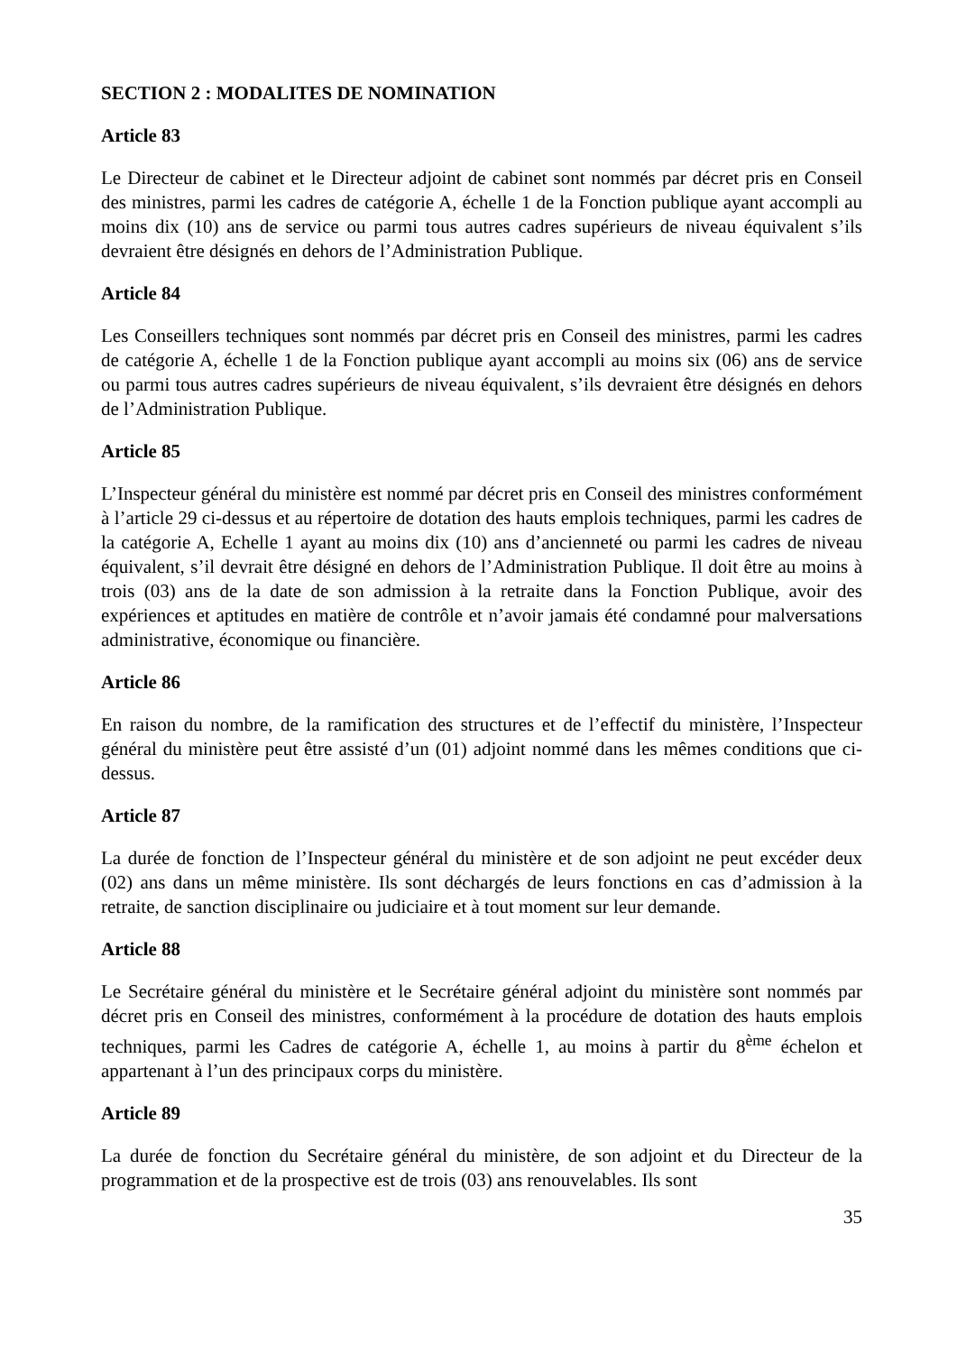SECTION 2 : MODALITES DE NOMINATION
Article 83
Le Directeur de cabinet et le Directeur adjoint de cabinet sont nommés par décret pris en Conseil des ministres, parmi les cadres de catégorie A, échelle 1 de la Fonction publique ayant accompli au moins dix (10) ans de service ou parmi tous autres cadres supérieurs de niveau équivalent s’ils devraient être désignés en dehors de l’Administration Publique.
Article 84
Les Conseillers techniques sont nommés par décret pris en Conseil des ministres, parmi les cadres de catégorie A, échelle 1 de la Fonction publique ayant accompli au moins six (06) ans de service ou parmi tous autres cadres supérieurs de niveau équivalent, s’ils devraient être désignés en dehors de l’Administration Publique.
Article 85
L’Inspecteur général du ministère est nommé par décret pris en Conseil des ministres conformément à l’article 29 ci-dessus et au répertoire de dotation des hauts emplois techniques, parmi les cadres de la catégorie A, Echelle 1 ayant au moins dix (10) ans d’ancienneté ou parmi les cadres de niveau équivalent, s’il devrait être désigné en dehors de l’Administration Publique. Il doit être au moins à trois (03) ans de la date de son admission à la retraite dans la Fonction Publique, avoir des expériences et aptitudes en matière de contrôle et n’avoir jamais été condamné pour malversations administrative, économique ou financière.
Article 86
En raison du nombre, de la ramification des structures et de l’effectif du ministère, l’Inspecteur général du ministère peut être assisté d’un (01) adjoint nommé dans les mêmes conditions que ci-dessus.
Article 87
La durée de fonction de l’Inspecteur général du ministère et de son adjoint ne peut excéder deux (02) ans dans un même ministère. Ils sont déchargés de leurs fonctions en cas d’admission à la retraite, de sanction disciplinaire ou judiciaire et à tout moment sur leur demande.
Article 88
Le Secrétaire général du ministère et le Secrétaire général adjoint du ministère sont nommés par décret pris en Conseil des ministres, conformément à la procédure de dotation des hauts emplois techniques, parmi les Cadres de catégorie A, échelle 1, au moins à partir du 8<sup>ème</sup> échelon et appartenant à l’un des principaux corps du ministère.
Article 89
La durée de fonction du Secrétaire général du ministère, de son adjoint et du Directeur de la programmation et de la prospective est de trois (03) ans renouvelables. Ils sont
35